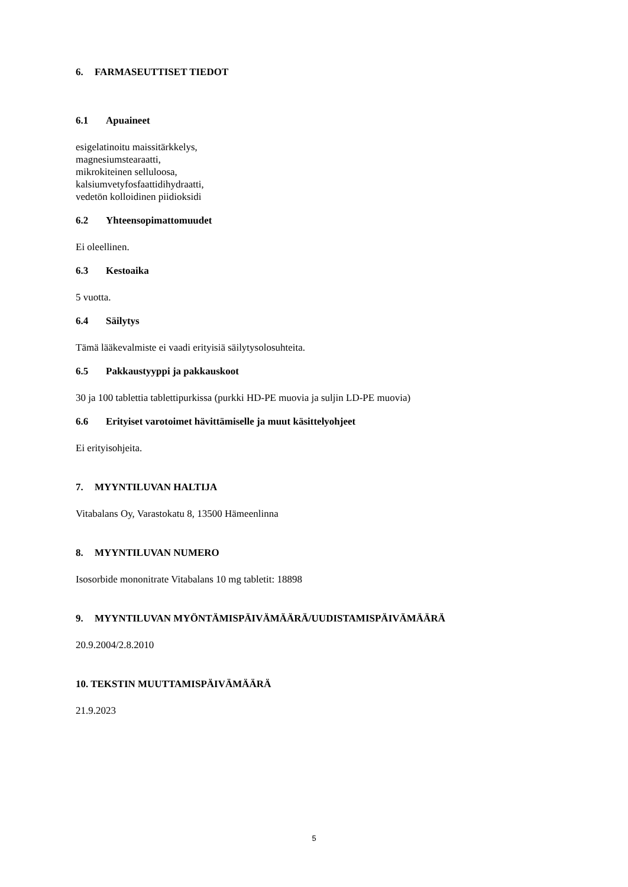6. FARMASEUTTISET TIEDOT
6.1 Apuaineet
esigelatinoitu maissitärkkelys,
magnesiumstearaatti,
mikrokiteinen selluloosa,
kalsiumvetyfosfaattidihydraatti,
vedetön kolloidinen piidioksidi
6.2 Yhteensopimattomuudet
Ei oleellinen.
6.3 Kestoaika
5 vuotta.
6.4 Säilytys
Tämä lääkevalmiste ei vaadi erityisiä säilytysolosuhteita.
6.5 Pakkaustyyppi ja pakkauskoot
30 ja 100 tablettia tablettipurkissa (purkki HD-PE muovia ja suljin LD-PE muovia)
6.6 Erityiset varotoimet hävittämiselle ja muut käsittelyohjeet
Ei erityisohjeita.
7. MYYNTILUVAN HALTIJA
Vitabalans Oy, Varastokatu 8, 13500 Hämeenlinna
8. MYYNTILUVAN NUMERO
Isosorbide mononitrate Vitabalans 10 mg tabletit: 18898
9. MYYNTILUVAN MYÖNTÄMISPÄIVÄMÄÄRÄ/UUDISTAMISPÄIVÄMÄÄRÄ
20.9.2004/2.8.2010
10. TEKSTIN MUUTTAMISPÄIVÄMÄÄRÄ
21.9.2023
5